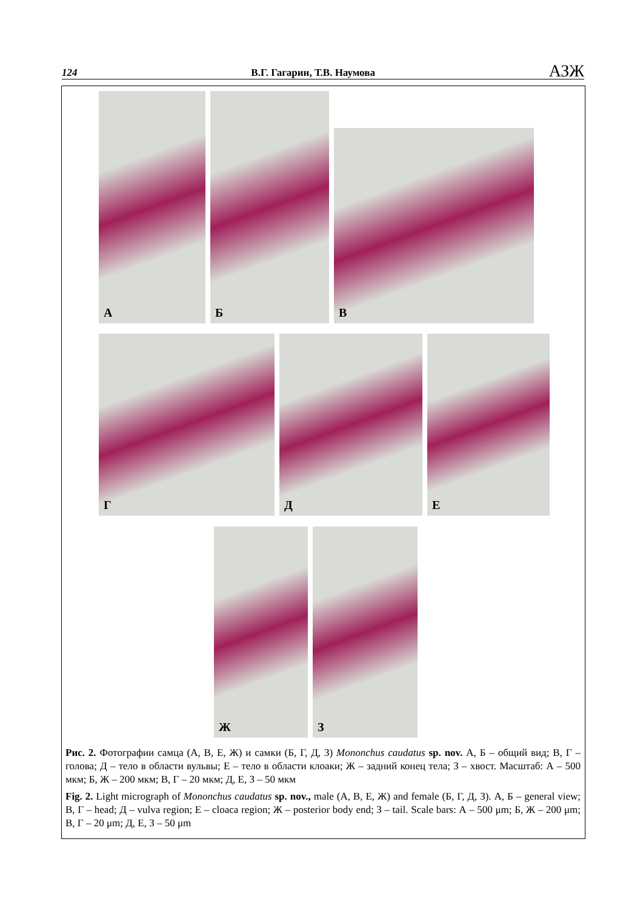124 В.Г. Гагарин, Т.В. Наумова АЗЖ
А
Б
В
Г
Д
Е
Ж
З
Рис. 2. Фотографии самца (А, В, Е, Ж) и самки (Б, Г, Д, З) Mononchus caudatus sp. nov. А, Б – общий вид; В, Г – голова; Д – тело в области вульвы; Е – тело в области клоаки; Ж – задний конец тела; З – хвост. Масштаб: А – 500 мкм; Б, Ж – 200 мкм; В, Г – 20 мкм; Д, Е, З – 50 мкм
Fig. 2. Light micrograph of Mononchus caudatus sp. nov., male (А, В, Е, Ж) and female (Б, Г, Д, З). А, Б – general view; В, Г – head; Д – vulva region; Е – cloaca region; Ж – posterior body end; З – tail. Scale bars: А – 500 μm; Б, Ж – 200 μm; В, Г – 20 μm; Д, Е, З – 50 μm